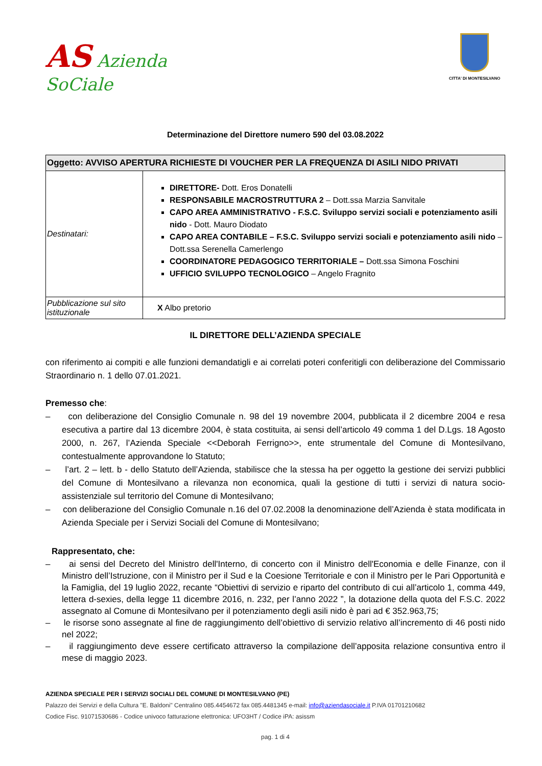AS Azienda
SoCiale
CITTA' DI MONTESILVANO
Determinazione del Direttore numero 590 del 03.08.2022
| Oggetto: AVVISO APERTURA RICHIESTE DI VOUCHER PER LA FREQUENZA DI ASILI NIDO PRIVATI | |
| Destinatari: | DIRETTORE- Dott. Eros Donatelli RESPONSABILE MACROSTRUTTURA 2 – Dott.ssa Marzia Sanvitale CAPO AREA AMMINISTRATIVO - F.S.C. Sviluppo servizi sociali e potenziamento asili nido - Dott. Mauro Diodato CAPO AREA CONTABILE – F.S.C. Sviluppo servizi sociali e potenziamento asili nido – Dott.ssa Serenella Camerlengo COORDINATORE PEDAGOGICO TERRITORIALE – Dott.ssa Simona Foschini UFFICIO SVILUPPO TECNOLOGICO – Angelo Fragnito |
| Pubblicazione sul sito istituzionale | X Albo pretorio |
IL DIRETTORE DELL’AZIENDA SPECIALE
con riferimento ai compiti e alle funzioni demandatigli e ai correlati poteri conferitigli con deliberazione del Commissario Straordinario n. 1 dello 07.01.2021.
Premesso che:
– con deliberazione del Consiglio Comunale n. 98 del 19 novembre 2004, pubblicata il 2 dicembre 2004 e resa esecutiva a partire dal 13 dicembre 2004, è stata costituita, ai sensi dell’articolo 49 comma 1 del D.Lgs. 18 Agosto 2000, n. 267, l’Azienda Speciale <<Deborah Ferrigno>>, ente strumentale del Comune di Montesilvano, contestualmente approvandone lo Statuto;
– l’art. 2 – lett. b - dello Statuto dell’Azienda, stabilisce che la stessa ha per oggetto la gestione dei servizi pubblici del Comune di Montesilvano a rilevanza non economica, quali la gestione di tutti i servizi di natura socio-assistenziale sul territorio del Comune di Montesilvano;
– con deliberazione del Consiglio Comunale n.16 del 07.02.2008 la denominazione dell’Azienda è stata modificata in Azienda Speciale per i Servizi Sociali del Comune di Montesilvano;
Rappresentato, che:
– ai sensi del Decreto del Ministro dell'Interno, di concerto con il Ministro dell'Economia e delle Finanze, con il Ministro dell’Istruzione, con il Ministro per il Sud e la Coesione Territoriale e con il Ministro per le Pari Opportunità e la Famiglia, del 19 luglio 2022, recante “Obiettivi di servizio e riparto del contributo di cui all’articolo 1, comma 449, lettera d-sexies, della legge 11 dicembre 2016, n. 232, per l’anno 2022 ”, la dotazione della quota del F.S.C. 2022 assegnato al Comune di Montesilvano per il potenziamento degli asili nido è pari ad € 352.963,75;
– le risorse sono assegnate al fine de raggiungimento dell’obiettivo di servizio relativo all’incremento di 46 posti nido nel 2022;
– il raggiungimento deve essere certificato attraverso la compilazione dell’apposita relazione consuntiva entro il mese di maggio 2023.
AZIENDA SPECIALE PER I SERVIZI SOCIALI DEL COMUNE DI MONTESILVANO (PE)
Palazzo dei Servizi e della Cultura "E. Baldoni" Centralino 085.4454672 fax 085.4481345 e-mail: info@aziendasociale.it P.IVA 01701210682
Codice Fisc. 91071530686 - Codice univoco fatturazione elettronica: UFO3HT / Codice iPA: asissm
pag. 1 di 4